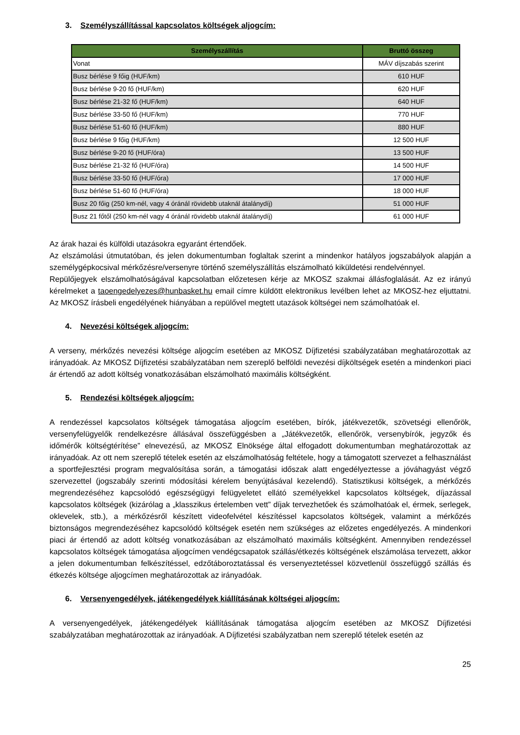3. Személyszállítással kapcsolatos költségek aljogcím:
| Személyszállítás | Bruttó összeg |
| --- | --- |
| Vonat | MÁV díjszabás szerint |
| Busz bérlése 9 főig (HUF/km) | 610 HUF |
| Busz bérlése 9-20 fő (HUF/km) | 620 HUF |
| Busz bérlése 21-32 fő (HUF/km) | 640 HUF |
| Busz bérlése 33-50 fő (HUF/km) | 770 HUF |
| Busz bérlése 51-60 fő (HUF/km) | 880 HUF |
| Busz bérlése 9 főig (HUF/km) | 12 500 HUF |
| Busz bérlése 9-20 fő (HUF/óra) | 13 500 HUF |
| Busz bérlése 21-32 fő (HUF/óra) | 14 500 HUF |
| Busz bérlése 33-50 fő (HUF/óra) | 17 000 HUF |
| Busz bérlése 51-60 fő (HUF/óra) | 18 000 HUF |
| Busz 20 főig (250 km-nél, vagy 4 óránál rövidebb utaknál átalánydíj) | 51 000 HUF |
| Busz 21 főtől (250 km-nél vagy 4 óránál rövidebb utaknál átalánydíj) | 61 000 HUF |
Az árak hazai és külföldi utazásokra egyaránt értendőek.
Az elszámolási útmutatóban, és jelen dokumentumban foglaltak szerint a mindenkor hatályos jogszabályok alapján a személygépkocsival mérkőzésre/versenyre történő személyszállítás elszámolható kiküldetési rendelvénnyel.
Repülőjegyek elszámolhatóságával kapcsolatban előzetesen kérje az MKOSZ szakmai állásfoglalását. Az ez irányú kérelmeket a taoengedelyezes@hunbasket.hu email címre küldött elektronikus levélben lehet az MKOSZ-hez eljuttatni. Az MKOSZ írásbeli engedélyének hiányában a repülővel megtett utazások költségei nem számolhatóak el.
4. Nevezési költségek aljogcím:
A verseny, mérkőzés nevezési költsége aljogcím esetében az MKOSZ Díjfizetési szabályzatában meghatározottak az irányadóak. Az MKOSZ Díjfizetési szabályzatában nem szereplő belföldi nevezési díjköltségek esetén a mindenkori piaci ár értendő az adott költség vonatkozásában elszámolható maximális költségként.
5. Rendezési költségek aljogcím:
A rendezéssel kapcsolatos költségek támogatása aljogcím esetében, bírók, játékvezetők, szövetségi ellenőrök, versenyfelügyelők rendelkezésre állásával összefüggésben a „Játékvezetők, ellenőrök, versenybírók, jegyzők és időmérők költségtérítése” elnevezésű, az MKOSZ Elnöksége által elfogadott dokumentumban meghatározottak az irányadóak. Az ott nem szereplő tételek esetén az elszámolhatóság feltétele, hogy a támogatott szervezet a felhasználást a sportfejlesztési program megvalósítása során, a támogatási időszak alatt engedélyeztesse a jóváhagyást végző szervezettel (jogszabály szerinti módosítási kérelem benyújtásával kezelendő). Statisztikusi költségek, a mérkőzés megrendezéséhez kapcsolódó egészségügyi felügyeletet ellátó személyekkel kapcsolatos költségek, díjazással kapcsolatos költségek (kizárólag a „klasszikus értelemben vett” díjak tervezhetőek és számolhatóak el, érmek, serlegek, oklevelek, stb.), a mérkőzésről készített videofelvétel készítéssel kapcsolatos költségek, valamint a mérkőzés biztonságos megrendezéséhez kapcsolódó költségek esetén nem szükséges az előzetes engedélyezés. A mindenkori piaci ár értendő az adott költség vonatkozásában az elszámolható maximális költségként. Amennyiben rendezéssel kapcsolatos költségek támogatása aljogcímen vendégcsapatok szállás/étkezés költségének elszámolása tervezett, akkor a jelen dokumentumban felkészítéssel, edzőtáboroztatással és versenyeztetéssel közvetlenül összefüggő szállás és étkezés költsége aljogcímen meghatározottak az irányadóak.
6. Versenyengedélyek, játékengedélyek kiállításának költségei aljogcím:
A versenyengedélyek, játékengedélyek kiállításának támogatása aljogcím esetében az MKOSZ Díjfizetési szabályzatában meghatározottak az irányadóak. A Díjfizetési szabályzatban nem szereplő tételek esetén az
25